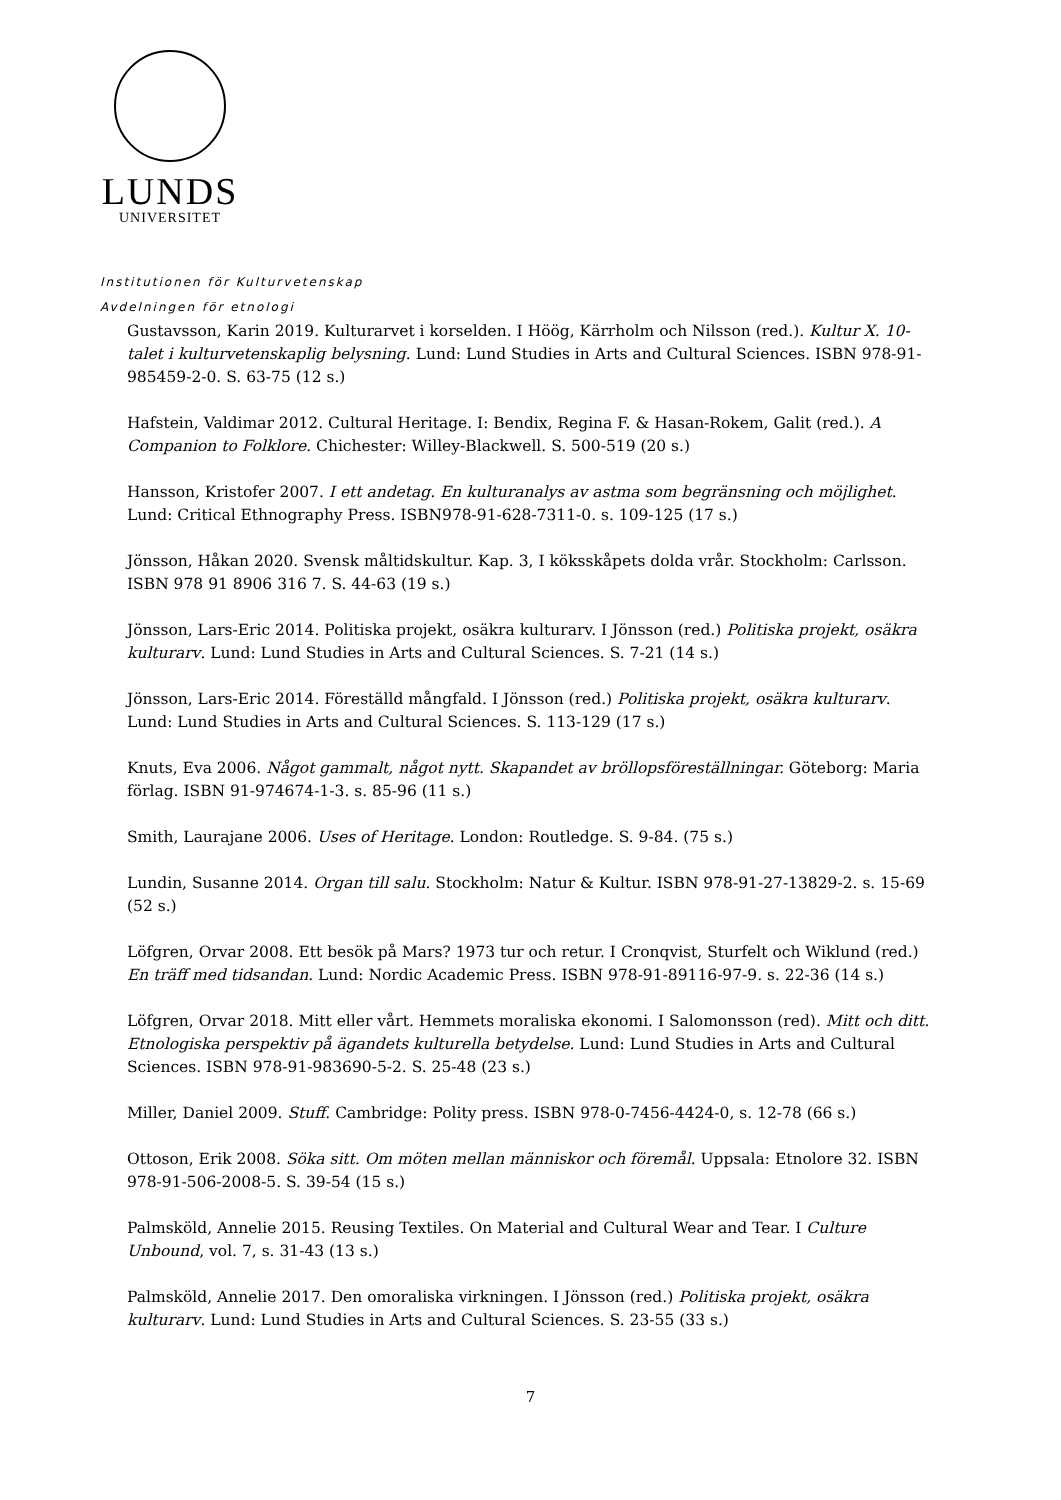LUNDS
UNIVERSITET
Institutionen för Kulturvetenskap
Avdelningen för etnologi
Gustavsson, Karin 2019. Kulturarvet i korselden. I Höög, Kärrholm och Nilsson (red.). Kultur X. 10-talet i kulturvetenskaplig belysning. Lund: Lund Studies in Arts and Cultural Sciences. ISBN 978-91-985459-2-0. S. 63-75 (12 s.)
Hafstein, Valdimar 2012. Cultural Heritage. I: Bendix, Regina F. & Hasan-Rokem, Galit (red.). A Companion to Folklore. Chichester: Willey-Blackwell. S. 500-519 (20 s.)
Hansson, Kristofer 2007. I ett andetag. En kulturanalys av astma som begränsning och möjlighet. Lund: Critical Ethnography Press. ISBN978-91-628-7311-0. s. 109-125 (17 s.)
Jönsson, Håkan 2020. Svensk måltidskultur. Kap. 3, I köksskåpets dolda vrår. Stockholm: Carlsson. ISBN 978 91 8906 316 7. S. 44-63 (19 s.)
Jönsson, Lars-Eric 2014. Politiska projekt, osäkra kulturarv. I Jönsson (red.) Politiska projekt, osäkra kulturarv. Lund: Lund Studies in Arts and Cultural Sciences. S. 7-21 (14 s.)
Jönsson, Lars-Eric 2014. Föreställd mångfald. I Jönsson (red.) Politiska projekt, osäkra kulturarv. Lund: Lund Studies in Arts and Cultural Sciences. S. 113-129 (17 s.)
Knuts, Eva 2006. Något gammalt, något nytt. Skapandet av bröllopsföreställningar. Göteborg: Maria förlag. ISBN 91-974674-1-3. s. 85-96 (11 s.)
Smith, Laurajane 2006. Uses of Heritage. London: Routledge. S. 9-84. (75 s.)
Lundin, Susanne 2014. Organ till salu. Stockholm: Natur & Kultur. ISBN 978-91-27-13829-2. s. 15-69 (52 s.)
Löfgren, Orvar 2008. Ett besök på Mars? 1973 tur och retur. I Cronqvist, Sturfelt och Wiklund (red.) En träff med tidsandan. Lund: Nordic Academic Press. ISBN 978-91-89116-97-9. s. 22-36 (14 s.)
Löfgren, Orvar 2018. Mitt eller vårt. Hemmets moraliska ekonomi. I Salomonsson (red). Mitt och ditt. Etnologiska perspektiv på ägandets kulturella betydelse. Lund: Lund Studies in Arts and Cultural Sciences. ISBN 978-91-983690-5-2. S. 25-48 (23 s.)
Miller, Daniel 2009. Stuff. Cambridge: Polity press. ISBN 978-0-7456-4424-0, s. 12-78 (66 s.)
Ottoson, Erik 2008. Söka sitt. Om möten mellan människor och föremål. Uppsala: Etnolore 32. ISBN 978-91-506-2008-5. S. 39-54 (15 s.)
Palmsköld, Annelie 2015. Reusing Textiles. On Material and Cultural Wear and Tear. I Culture Unbound, vol. 7, s. 31-43 (13 s.)
Palmsköld, Annelie 2017. Den omoraliska virkningen. I Jönsson (red.) Politiska projekt, osäkra kulturarv. Lund: Lund Studies in Arts and Cultural Sciences. S. 23-55 (33 s.)
7